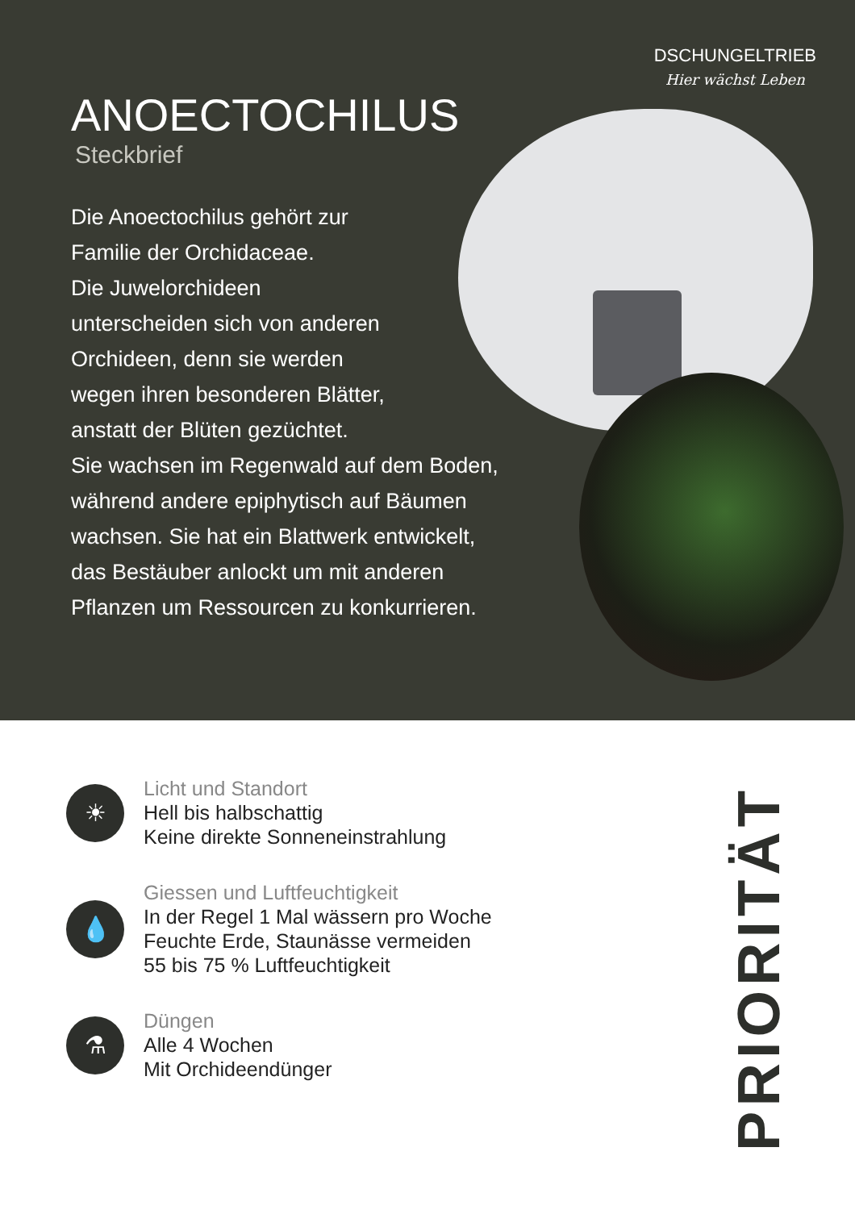DSCHUNGELTRIEB
Hier wächst Leben
ANOECTOCHILUS
Steckbrief
Die Anoectochilus gehört zur
Familie der Orchidaceae.
Die Juwelorchideen
unterscheiden sich von anderen
Orchideen, denn sie werden
wegen ihren besonderen Blätter,
anstatt der Blüten gezüchtet.
Sie wachsen im Regenwald auf dem Boden,
während andere epiphytisch auf Bäumen
wachsen. Sie hat ein Blattwerk entwickelt,
das Bestäuber anlockt um mit anderen
Pflanzen um Ressourcen zu konkurrieren.
☀
Licht und Standort
Hell bis halbschattig
Keine direkte Sonneneinstrahlung
💧
Giessen und Luftfeuchtigkeit
In der Regel 1 Mal wässern pro Woche
Feuchte Erde, Staunässe vermeiden
55 bis 75 % Luftfeuchtigkeit
⚗
Düngen
Alle 4 Wochen
Mit Orchideendünger
PRIORITÄT